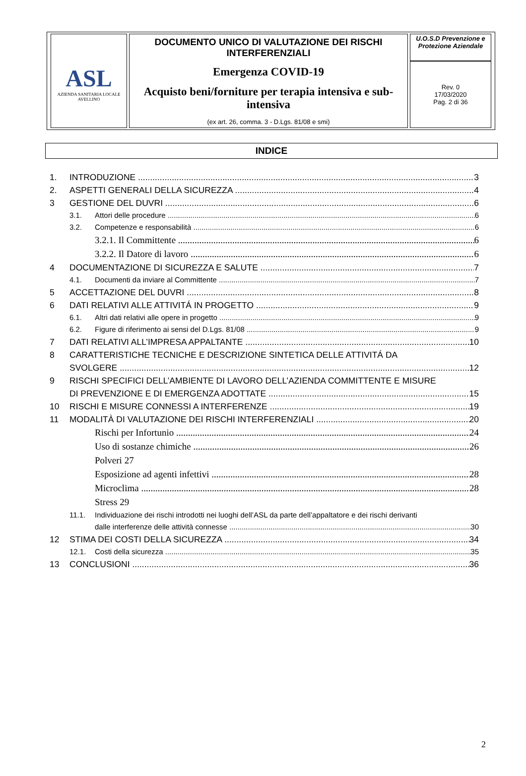| ASL AZIENDA SANITARIA LOCALE AVELLINO | DOCUMENTO UNICO DI VALUTAZIONE DEI RISCHI INTERFERENZIALI Emergenza COVID-19 Acquisto beni/forniture per terapia intensiva e sub-intensiva (ex art. 26, comma. 3 - D.Lgs. 81/08 e smi) | U.O.S.D Prevenzione e Protezione Aziendale |
| | | Rev. 0 17/03/2020 Pag. 2 di 36 |
INDICE
1. INTRODUZIONE 3
2. ASPETTI GENERALI DELLA SICUREZZA 4
3 GESTIONE DEL DUVRI 6
3.1. Attori delle procedure 6
3.2. Competenze e responsabilità 6
3.2.1. Il Committente 6
3.2.2. Il Datore di lavoro 6
4 DOCUMENTAZIONE DI SICUREZZA E SALUTE 7
4.1. Documenti da inviare al Committente 7
5 ACCETTAZIONE DEL DUVRI 8
6 DATI RELATIVI ALLE ATTIVITÁ IN PROGETTO 9
6.1. Altri dati relativi alle opere in progetto 9
6.2. Figure di riferimento ai sensi del D.Lgs. 81/08 9
7 DATI RELATIVI ALL’IMPRESA APPALTANTE 10
8 CARATTERISTICHE TECNICHE E DESCRIZIONE SINTETICA DELLE ATTIVITÁ DA
SVOLGERE 12
9 RISCHI SPECIFICI DELL’AMBIENTE DI LAVORO DELL’AZIENDA COMMITTENTE E MISURE
DI PREVENZIONE E DI EMERGENZA ADOTTATE 15
10 RISCHI E MISURE CONNESSI A INTERFERENZE 19
11 MODALITÀ DI VALUTAZIONE DEI RISCHI INTERFERENZIALI 20
Rischi per Infortunio 24
Uso di sostanze chimiche 26
Polveri 27
Esposizione ad agenti infettivi 28
Microclima 28
Stress 29
11.1. Individuazione dei rischi introdotti nei luoghi dell’ASL da parte dell’appaltatore e dei rischi derivanti
dalle interferenze delle attività connesse 30
12 STIMA DEI COSTI DELLA SICUREZZA 34
12.1. Costi della sicurezza 35
13 CONCLUSIONI 36
2